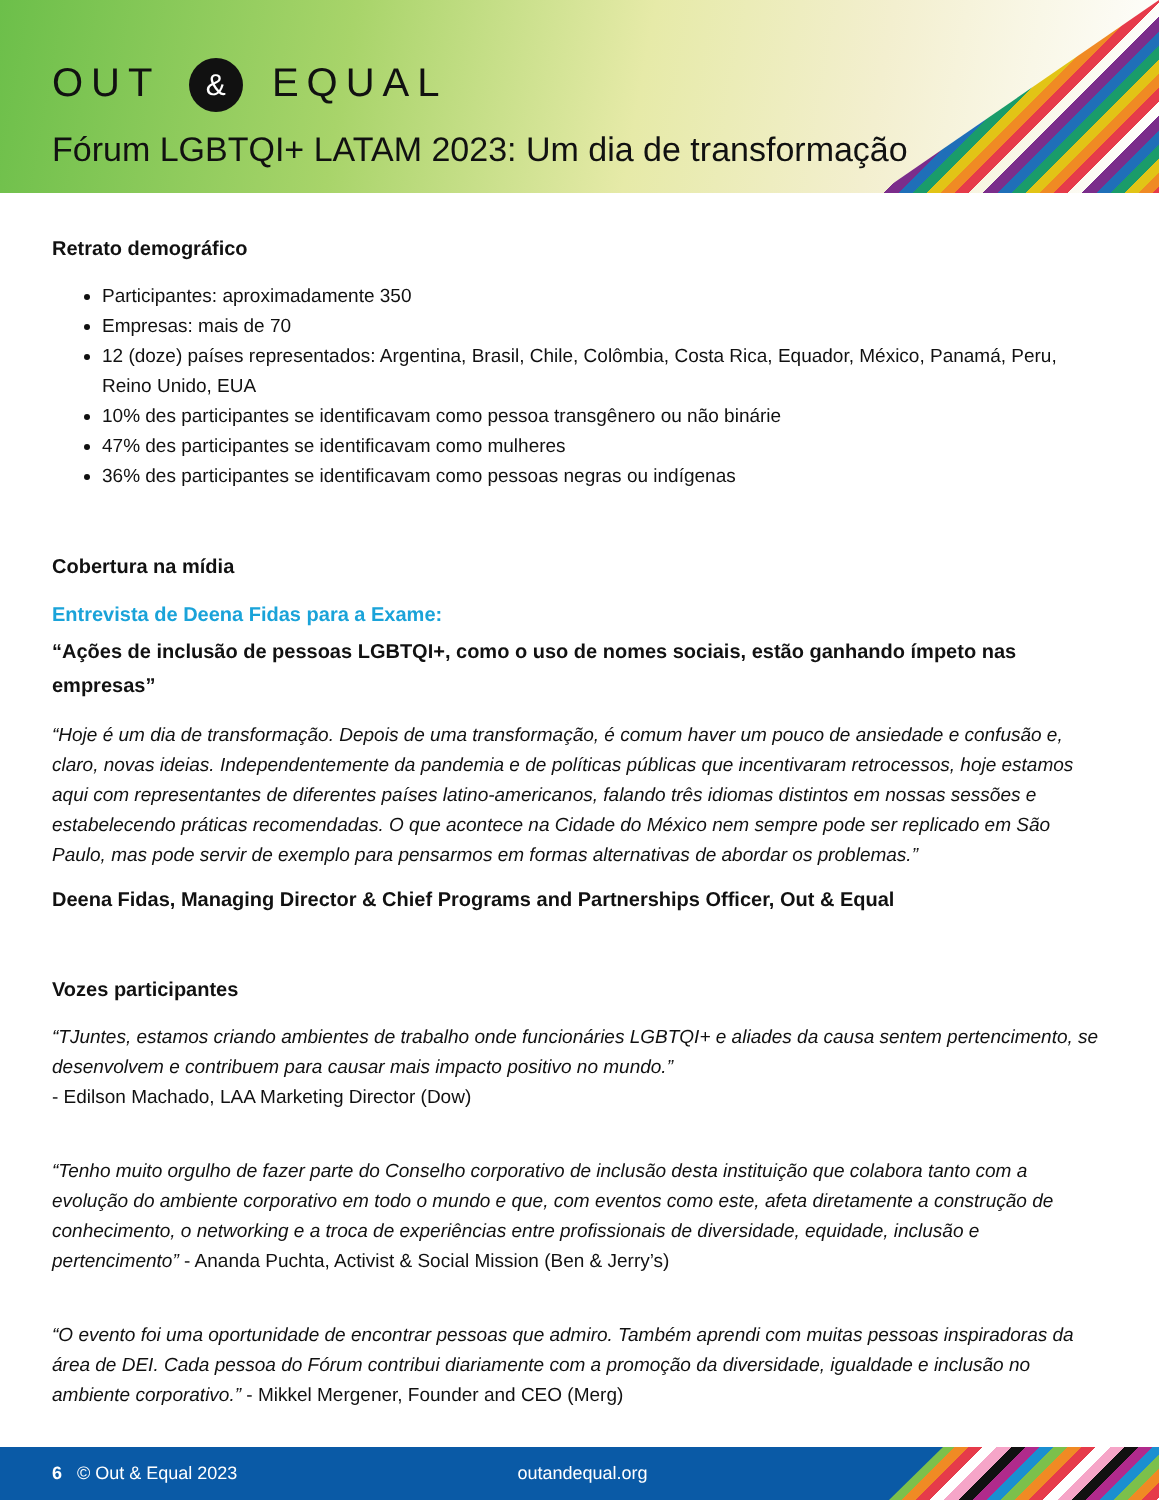OUT & EQUAL
Fórum LGBTQI+ LATAM 2023: Um dia de transformação
Retrato demográfico
Participantes: aproximadamente 350
Empresas: mais de 70
12 (doze) países representados: Argentina, Brasil, Chile, Colômbia, Costa Rica, Equador, México, Panamá, Peru, Reino Unido, EUA
10% des participantes se identificavam como pessoa transgênero ou não binárie
47% des participantes se identificavam como mulheres
36% des participantes se identificavam como pessoas negras ou indígenas
Cobertura na mídia
Entrevista de Deena Fidas para a Exame:
“Ações de inclusão de pessoas LGBTQI+, como o uso de nomes sociais, estão ganhando ímpeto nas empresas”
“Hoje é um dia de transformação. Depois de uma transformação, é comum haver um pouco de ansiedade e confusão e, claro, novas ideias. Independentemente da pandemia e de políticas públicas que incentivaram retrocessos, hoje estamos aqui com representantes de diferentes países latino-americanos, falando três idiomas distintos em nossas sessões e estabelecendo práticas recomendadas. O que acontece na Cidade do México nem sempre pode ser replicado em São Paulo, mas pode servir de exemplo para pensarmos em formas alternativas de abordar os problemas.”
Deena Fidas, Managing Director & Chief Programs and Partnerships Officer, Out & Equal
Vozes participantes
“TJuntes, estamos criando ambientes de trabalho onde funcionáries LGBTQI+ e aliades da causa sentem pertencimento, se desenvolvem e contribuem para causar mais impacto positivo no mundo.”
- Edilson Machado, LAA Marketing Director (Dow)
“Tenho muito orgulho de fazer parte do Conselho corporativo de inclusão desta instituição que colabora tanto com a evolução do ambiente corporativo em todo o mundo e que, com eventos como este, afeta diretamente a construção de conhecimento, o networking e a troca de experiências entre profissionais de diversidade, equidade, inclusão e pertencimento” - Ananda Puchta, Activist & Social Mission (Ben & Jerry’s)
“O evento foi uma oportunidade de encontrar pessoas que admiro. Também aprendi com muitas pessoas inspiradoras da área de DEI. Cada pessoa do Fórum contribui diariamente com a promoção da diversidade, igualdade e inclusão no ambiente corporativo.” - Mikkel Mergener, Founder and CEO (Merg)
6 © Out & Equal 2023 outandequal.org